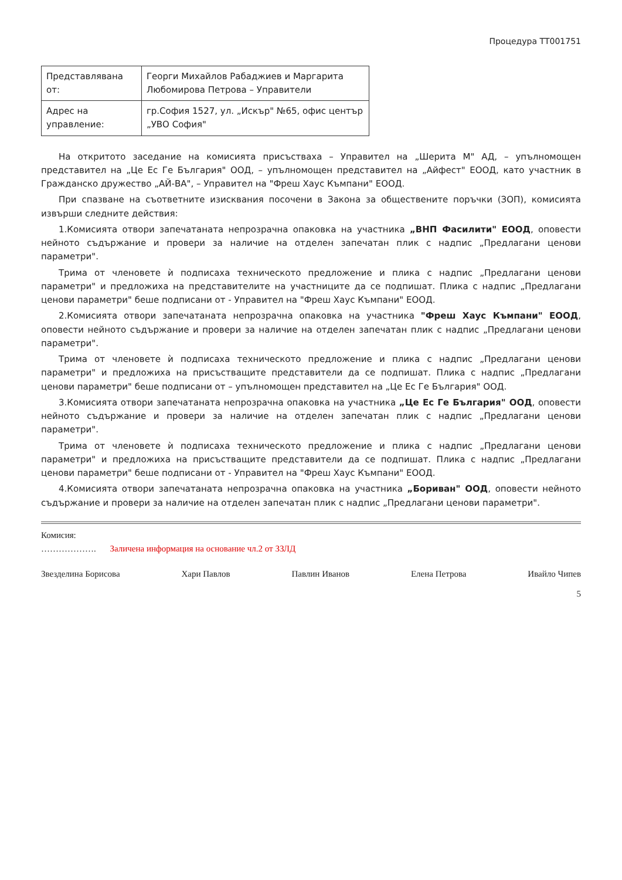Процедура ТТ001751
| Представлявана от: | Георги Михайлов Рабаджиев и Маргарита Любомирова Петрова – Управители |
| Адрес на управление: | гр.София 1527, ул. „Искър" №65, офис център „УВО София" |
На откритото заседание на комисията присъстваха – Управител на „Шерита М" АД, – упълномощен представител на „Це Ес Ге България" ООД, – упълномощен представител на „Айфест" ЕООД, като участник в Гражданско дружество „АЙ-ВА", – Управител на "Фреш Хаус Къмпани" ЕООД.
При спазване на съответните изисквания посочени в Закона за обществените поръчки (ЗОП), комисията извърши следните действия:
1.Комисията отвори запечатаната непрозрачна опаковка на участника „ВНП Фасилити" ЕООД, оповести нейното съдържание и провери за наличие на отделен запечатан плик с надпис „Предлагани ценови параметри".
Трима от членовете ѝ подписаха техническото предложение и плика с надпис „Предлагани ценови параметри" и предложиха на представителите на участниците да се подпишат. Плика с надпис „Предлагани ценови параметри" беше подписани от - Управител на "Фреш Хаус Къмпани" ЕООД.
2.Комисията отвори запечатаната непрозрачна опаковка на участника "Фреш Хаус Къмпани" ЕООД, оповести нейното съдържание и провери за наличие на отделен запечатан плик с надпис „Предлагани ценови параметри".
Трима от членовете ѝ подписаха техническото предложение и плика с надпис „Предлагани ценови параметри" и предложиха на присъстващите представители да се подпишат. Плика с надпис „Предлагани ценови параметри" беше подписани от – упълномощен представител на „Це Ес Ге България" ООД.
3.Комисията отвори запечатаната непрозрачна опаковка на участника „Це Ес Ге България" ООД, оповести нейното съдържание и провери за наличие на отделен запечатан плик с надпис „Предлагани ценови параметри".
Трима от членовете ѝ подписаха техническото предложение и плика с надпис „Предлагани ценови параметри" и предложиха на присъстващите представители да се подпишат. Плика с надпис „Предлагани ценови параметри" беше подписани от - Управител на "Фреш Хаус Къмпани" ЕООД.
4.Комисията отвори запечатаната непрозрачна опаковка на участника „Бориван" ООД, оповести нейното съдържание и провери за наличие на отделен запечатан плик с надпис „Предлагани ценови параметри".
Комисия:
………………. Заличена информация на основание чл.2 от ЗЗЛД
Звезделина Борисова Хари Павлов Павлин Иванов Елена Петрова Ивайло Чипев
5